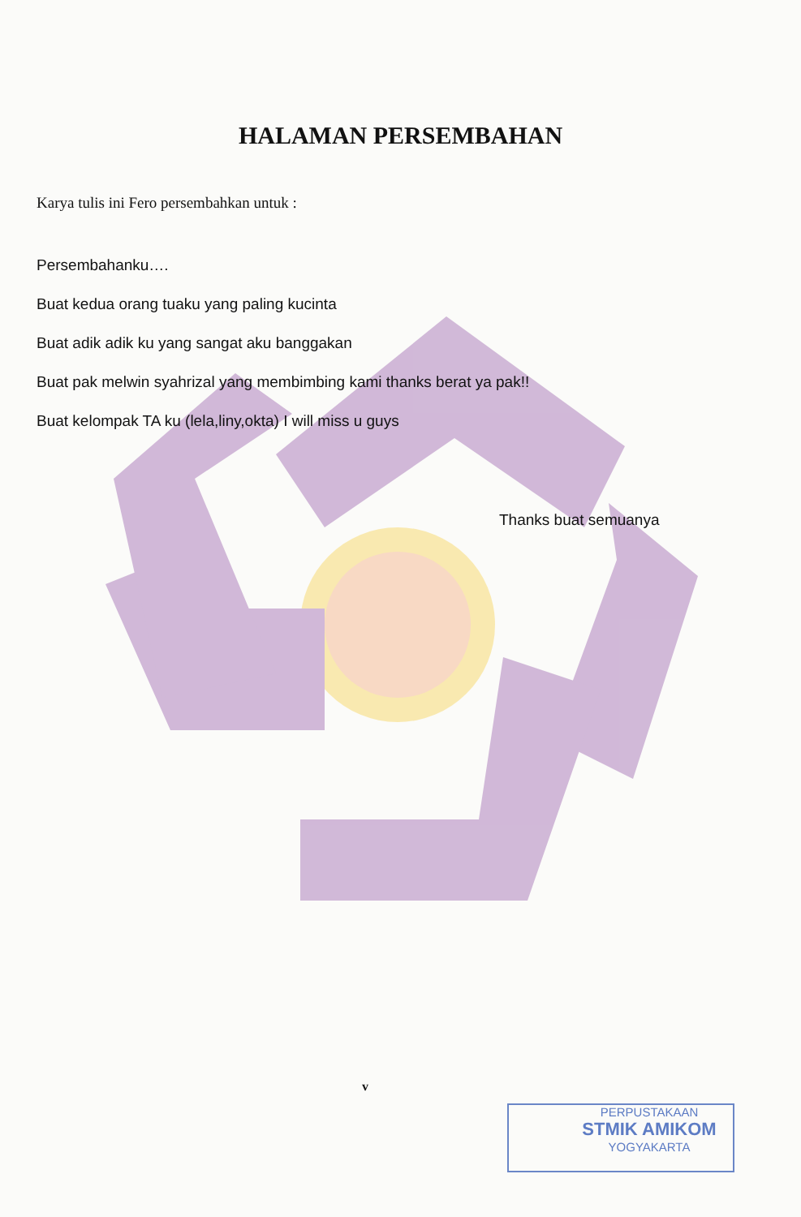HALAMAN PERSEMBAHAN
Karya tulis ini Fero persembahkan untuk :
Persembahanku….
Buat kedua orang tuaku yang paling kucinta
Buat adik adik ku yang sangat aku banggakan
Buat pak melwin syahrizal yang membimbing kami thanks berat ya pak!!
Buat kelompak TA ku (lela,liny,okta) I will miss u guys
Thanks buat semuanya
v
PERPUSTAKAAN
STMIK AMIKOM
YOGYAKARTA